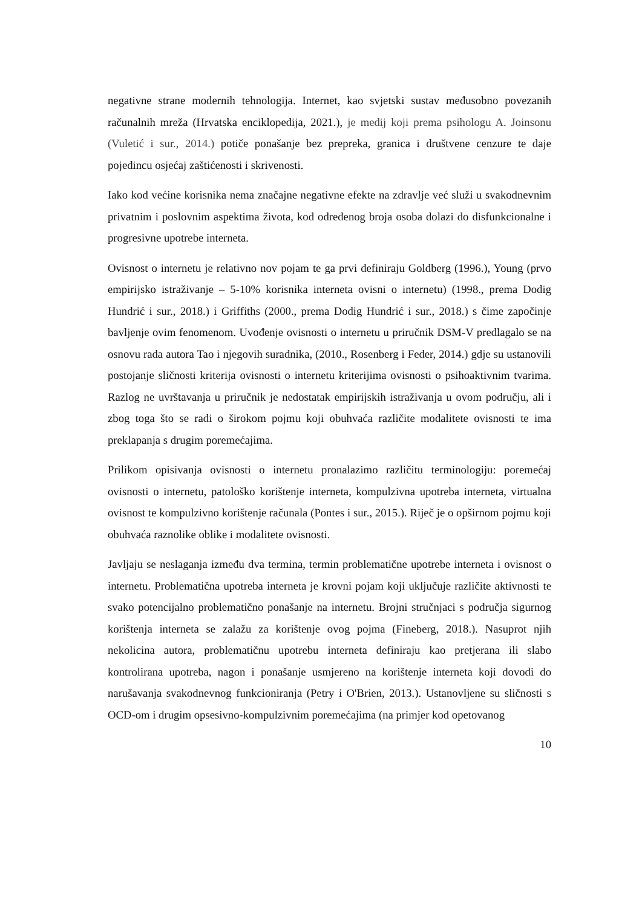negativne strane modernih tehnologija. Internet, kao svjetski sustav međusobno povezanih računalnih mreža (Hrvatska enciklopedija, 2021.), je medij koji prema psihologu A. Joinsonu (Vuletić i sur., 2014.) potiče ponašanje bez prepreka, granica i društvene cenzure te daje pojedincu osjećaj zaštićenosti i skrivenosti.
Iako kod većine korisnika nema značajne negativne efekte na zdravlje već služi u svakodnevnim privatnim i poslovnim aspektima života, kod određenog broja osoba dolazi do disfunkcionalne i progresivne upotrebe interneta.
Ovisnost o internetu je relativno nov pojam te ga prvi definiraju Goldberg (1996.), Young (prvo empirijsko istraživanje – 5-10% korisnika interneta ovisni o internetu) (1998., prema Dodig Hundrić i sur., 2018.) i Griffiths (2000., prema Dodig Hundrić i sur., 2018.) s čime započinje bavljenje ovim fenomenom. Uvođenje ovisnosti o internetu u priručnik DSM-V predlagalo se na osnovu rada autora Tao i njegovih suradnika, (2010., Rosenberg i Feder, 2014.) gdje su ustanovili postojanje sličnosti kriterija ovisnosti o internetu kriterijima ovisnosti o psihoaktivnim tvarima. Razlog ne uvrštavanja u priručnik je nedostatak empirijskih istraživanja u ovom području, ali i zbog toga što se radi o širokom pojmu koji obuhvaća različite modalitete ovisnosti te ima preklapanja s drugim poremećajima.
Prilikom opisivanja ovisnosti o internetu pronalazimo različitu terminologiju: poremećaj ovisnosti o internetu, patološko korištenje interneta, kompulzivna upotreba interneta, virtualna ovisnost te kompulzivno korištenje računala (Pontes i sur., 2015.). Riječ je o opširnom pojmu koji obuhvaća raznolike oblike i modalitete ovisnosti.
Javljaju se neslaganja između dva termina, termin problematične upotrebe interneta i ovisnost o internetu. Problematična upotreba interneta je krovni pojam koji uključuje različite aktivnosti te svako potencijalno problematično ponašanje na internetu. Brojni stručnjaci s područja sigurnog korištenja interneta se zalažu za korištenje ovog pojma (Fineberg, 2018.). Nasuprot njih nekolicina autora, problematičnu upotrebu interneta definiraju kao pretjerana ili slabo kontrolirana upotreba, nagon i ponašanje usmjereno na korištenje interneta koji dovodi do narušavanja svakodnevnog funkcioniranja (Petry i O'Brien, 2013.). Ustanovljene su sličnosti s OCD-om i drugim opsesivno-kompulzivnim poremećajima (na primjer kod opetovanog
10